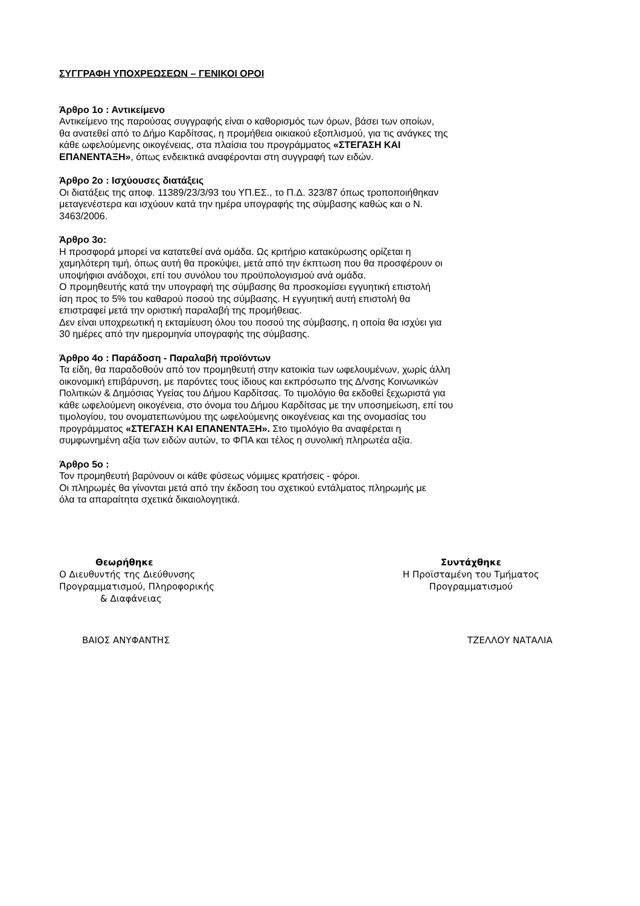ΣΥΓΓΡΑΦΗ ΥΠΟΧΡΕΩΣΕΩΝ – ΓΕΝΙΚΟΙ ΟΡΟΙ
Άρθρο 1ο : Αντικείμενο
Αντικείμενο της παρούσας συγγραφής είναι ο καθορισμός των όρων, βάσει των οποίων,
θα ανατεθεί από το Δήμο Καρδίτσας, η προμήθεια οικιακού εξοπλισμού, για τις ανάγκες της
κάθε ωφελούμενης οικογένειας, στα πλαίσια του προγράμματος «ΣΤΕΓΑΣΗ ΚΑΙ
ΕΠΑΝΕΝΤΑΞΗ», όπως ενδεικτικά αναφέρονται στη συγγραφή των ειδών.
Άρθρο 2ο : Ισχύουσες διατάξεις
Οι διατάξεις της αποφ. 11389/23/3/93 του ΥΠ.ΕΣ., το Π.Δ. 323/87 όπως τροποποιήθηκαν
μεταγενέστερα και ισχύουν κατά την ημέρα υπογραφής της σύμβασης καθώς και ο Ν.
3463/2006.
Άρθρο 3ο:
Η προσφορά μπορεί να κατατεθεί ανά ομάδα. Ως κριτήριο κατακύρωσης ορίζεται η
χαμηλότερη τιμή, όπως αυτή θα προκύψει, μετά από την έκπτωση που θα προσφέρουν οι
υποψήφιοι ανάδοχοι, επί του συνόλου του προϋπολογισμού ανά ομάδα.
Ο προμηθευτής κατά την υπογραφή της σύμβασης θα προσκομίσει εγγυητική επιστολή
ίση προς το 5% του καθαρού ποσού της σύμβασης. Η εγγυητική αυτή επιστολή θα
επιστραφεί μετά την οριστική παραλαβή της προμήθειας.
Δεν είναι υποχρεωτική η εκταμίευση όλου του ποσού της σύμβασης, η οποία θα ισχύει για
30 ημέρες από την ημερομηνία υπογραφής της σύμβασης.
Άρθρο 4ο : Παράδοση - Παραλαβή προϊόντων
Τα είδη, θα παραδοθούν από τον προμηθευτή στην κατοικία των ωφελουμένων, χωρίς άλλη
οικονομική επιβάρυνση, με παρόντες τους ίδιους και εκπρόσωπο της Δ/νσης Κοινωνικών
Πολιτικών & Δημόσιας Υγείας του Δήμου Καρδίτσας. Το τιμολόγιο θα εκδοθεί ξεχωριστά για
κάθε ωφελούμενη οικογένεια, στο όνομα του Δήμου Καρδίτσας με την υποσημείωση, επί του
τιμολογίου, του ονοματεπωνύμου της ωφελούμενης οικογένειας και της ονομασίας του
προγράμματος «ΣΤΕΓΑΣΗ ΚΑΙ ΕΠΑΝΕΝΤΑΞΗ». Στο τιμολόγιο θα αναφέρεται η
συμφωνημένη αξία των ειδών αυτών, το ΦΠΑ και τέλος η συνολική πληρωτέα αξία.
Άρθρο 5ο :
Τον προμηθευτή βαρύνουν οι κάθε φύσεως νόμιμες κρατήσεις - φόροι.
Οι πληρωμές θα γίνονται μετά από την έκδοση του σχετικού εντάλματος πληρωμής με
όλα τα απαραίτητα σχετικά δικαιολογητικά.
Θεωρήθηκε
Ο Διευθυντής της Διεύθυνσης
Προγραμματισμού, Πληροφορικής
& Διαφάνειας
Συντάχθηκε
Η Προϊσταμένη του Τμήματος
Προγραμματισμού
ΒΑΙΟΣ ΑΝΥΦΑΝΤΗΣ ΤΖΕΛΛΟΥ ΝΑΤΑΛΙΑ